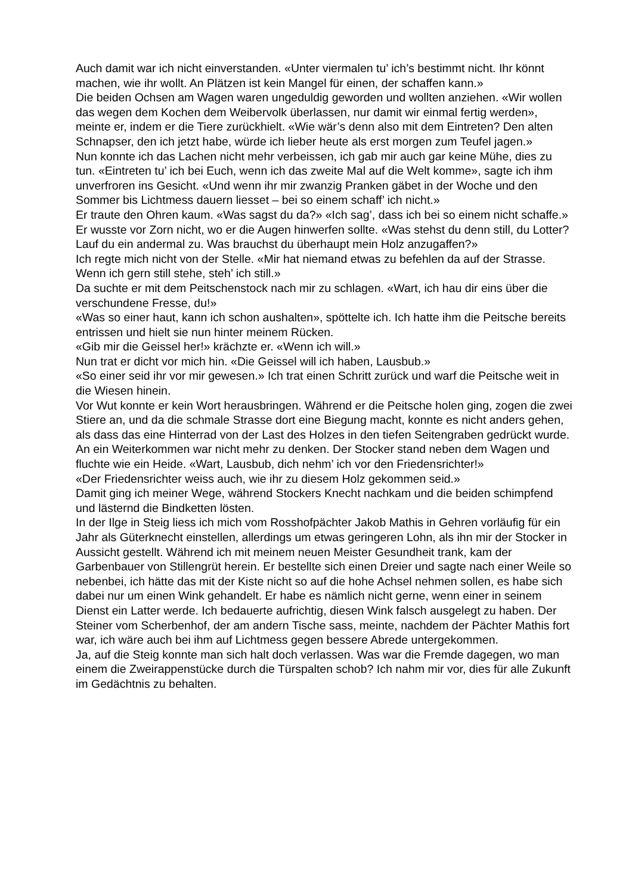Auch damit war ich nicht einverstanden. «Unter viermalen tu’ ich’s bestimmt nicht. Ihr könnt machen, wie ihr wollt. An Plätzen ist kein Mangel für einen, der schaffen kann.»
Die beiden Ochsen am Wagen waren ungeduldig geworden und wollten anziehen. «Wir wollen das wegen dem Kochen dem Weibervolk überlassen, nur damit wir einmal fertig werden», meinte er, indem er die Tiere zurückhielt. «Wie wär’s denn also mit dem Eintreten? Den alten Schnapser, den ich jetzt habe, würde ich lieber heute als erst morgen zum Teufel jagen.»
Nun konnte ich das Lachen nicht mehr verbeissen, ich gab mir auch gar keine Mühe, dies zu tun. «Eintreten tu’ ich bei Euch, wenn ich das zweite Mal auf die Welt komme», sagte ich ihm unverfroren ins Gesicht. «Und wenn ihr mir zwanzig Pranken gäbet in der Woche und den Sommer bis Lichtmess dauern liesset – bei so einem schaff’ ich nicht.»
Er traute den Ohren kaum. «Was sagst du da?» «Ich sag’, dass ich bei so einem nicht schaffe.»
Er wusste vor Zorn nicht, wo er die Augen hinwerfen sollte. «Was stehst du denn still, du Lotter? Lauf du ein andermal zu. Was brauchst du überhaupt mein Holz anzugaffen?»
Ich regte mich nicht von der Stelle. «Mir hat niemand etwas zu befehlen da auf der Strasse. Wenn ich gern still stehe, steh’ ich still.»
Da suchte er mit dem Peitschenstock nach mir zu schlagen. «Wart, ich hau dir eins über die verschundene Fresse, du!»
«Was so einer haut, kann ich schon aushalten», spöttelte ich. Ich hatte ihm die Peitsche bereits entrissen und hielt sie nun hinter meinem Rücken.
«Gib mir die Geissel her!» krächzte er. «Wenn ich will.»
Nun trat er dicht vor mich hin. «Die Geissel will ich haben, Lausbub.»
«So einer seid ihr vor mir gewesen.» Ich trat einen Schritt zurück und warf die Peitsche weit in die Wiesen hinein.
Vor Wut konnte er kein Wort herausbringen. Während er die Peitsche holen ging, zogen die zwei Stiere an, und da die schmale Strasse dort eine Biegung macht, konnte es nicht anders gehen, als dass das eine Hinterrad von der Last des Holzes in den tiefen Seitengraben gedrückt wurde. An ein Weiterkommen war nicht mehr zu denken. Der Stocker stand neben dem Wagen und fluchte wie ein Heide. «Wart, Lausbub, dich nehm’ ich vor den Friedensrichter!»
«Der Friedensrichter weiss auch, wie ihr zu diesem Holz gekommen seid.»
Damit ging ich meiner Wege, während Stockers Knecht nachkam und die beiden schimpfend und lästernd die Bindketten lösten.
In der Ilge in Steig liess ich mich vom Rosshofpächter Jakob Mathis in Gehren vorläufig für ein Jahr als Güterknecht einstellen, allerdings um etwas geringeren Lohn, als ihn mir der Stocker in Aussicht gestellt. Während ich mit meinem neuen Meister Gesundheit trank, kam der Garbenbauer von Stillengrüt herein. Er bestellte sich einen Dreier und sagte nach einer Weile so nebenbei, ich hätte das mit der Kiste nicht so auf die hohe Achsel nehmen sollen, es habe sich dabei nur um einen Wink gehandelt. Er habe es nämlich nicht gerne, wenn einer in seinem Dienst ein Latter werde. Ich bedauerte aufrichtig, diesen Wink falsch ausgelegt zu haben. Der Steiner vom Scherbenhof, der am andern Tische sass, meinte, nachdem der Pächter Mathis fort war, ich wäre auch bei ihm auf Lichtmess gegen bessere Abrede untergekommen.
Ja, auf die Steig konnte man sich halt doch verlassen. Was war die Fremde dagegen, wo man einem die Zweirappenstücke durch die Türspalten schob? Ich nahm mir vor, dies für alle Zukunft im Gedächtnis zu behalten.